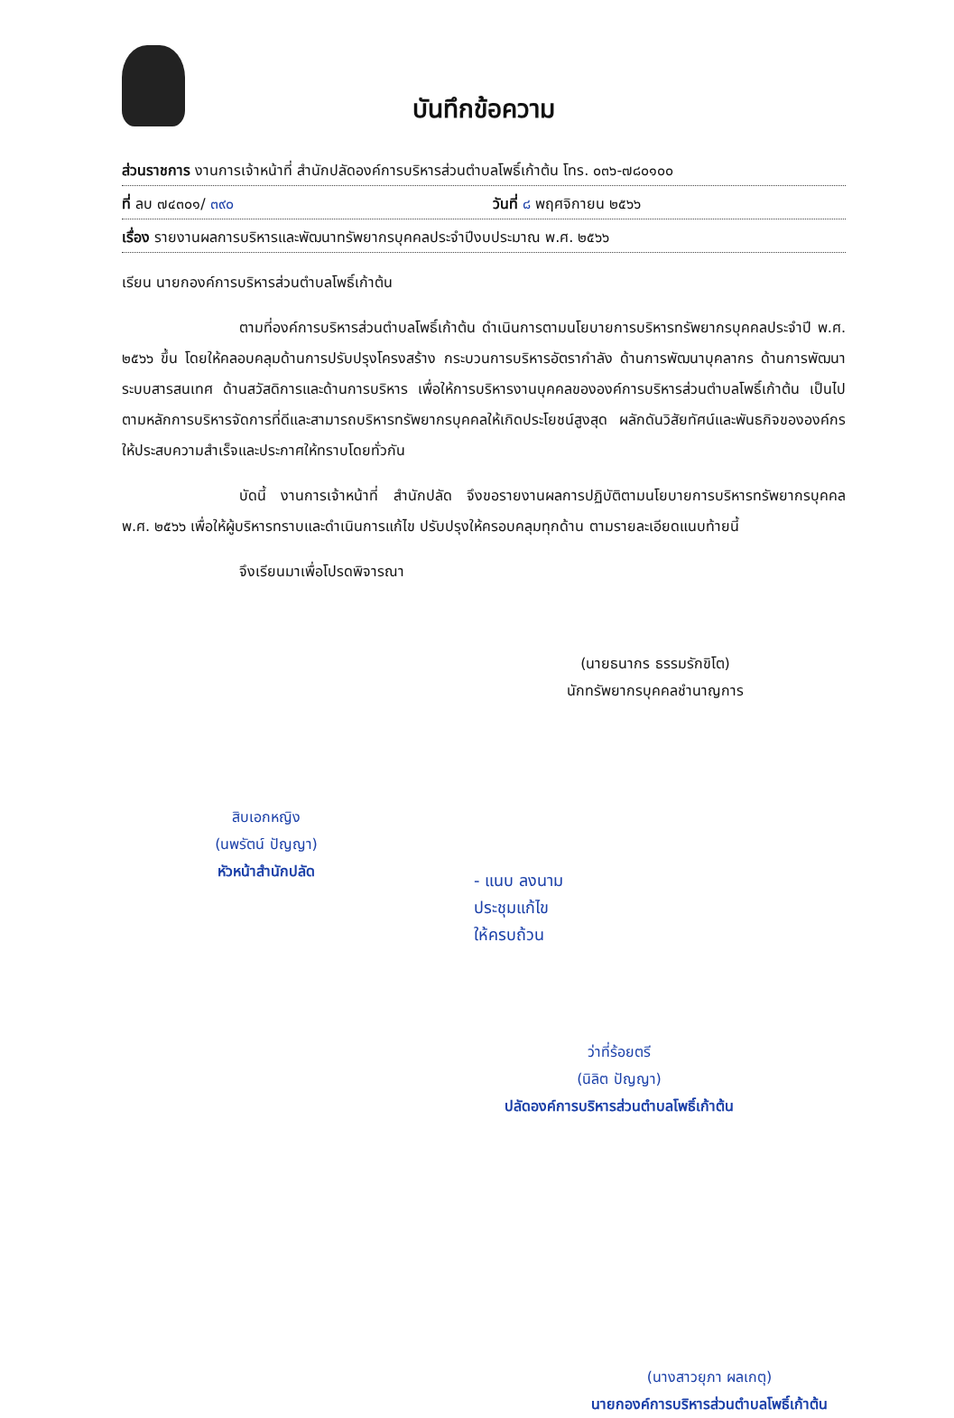บันทึกข้อความ
ส่วนราชการ งานการเจ้าหน้าที่ สำนักปลัดองค์การบริหารส่วนตำบลโพธิ์เก้าต้น โทร. ๐๓๖-๗๘๐๑๐๐
ที่ ลบ ๗๔๓๐๑/ ๓๙๐ วันที่ ๘ พฤศจิกายน ๒๕๖๖
เรื่อง รายงานผลการบริหารและพัฒนาทรัพยากรบุคคลประจำปีงบประมาณ พ.ศ. ๒๕๖๖
เรียน นายกองค์การบริหารส่วนตำบลโพธิ์เก้าต้น
ตามที่องค์การบริหารส่วนตำบลโพธิ์เก้าต้น ดำเนินการตามนโยบายการบริหารทรัพยากรบุคคลประจำปี พ.ศ. ๒๕๖๖ ขึ้น โดยให้คลอบคลุมด้านการปรับปรุงโครงสร้าง กระบวนการบริหารอัตรากำลัง ด้านการพัฒนาบุคลากร ด้านการพัฒนาระบบสารสนเทศ ด้านสวัสดิการและด้านการบริหาร เพื่อให้การบริหารงานบุคคลขององค์การบริหารส่วนตำบลโพธิ์เก้าต้น เป็นไปตามหลักการบริหารจัดการที่ดีและสามารถบริหารทรัพยากรบุคคลให้เกิดประโยชน์สูงสุด ผลักดันวิสัยทัศน์และพันธกิจขององค์กร ให้ประสบความสำเร็จและประกาศให้ทราบโดยทั่วกัน
บัดนี้ งานการเจ้าหน้าที่ สำนักปลัด จึงขอรายงานผลการปฏิบัติตามนโยบายการบริหารทรัพยากรบุคคล พ.ศ. ๒๕๖๖ เพื่อให้ผู้บริหารทราบและดำเนินการแก้ไข ปรับปรุงให้ครอบคลุมทุกด้าน ตามรายละเอียดแนบท้ายนี้
จึงเรียนมาเพื่อโปรดพิจารณา
(นายธนากร ธรรมรักขิโต)
นักทรัพยากรบุคคลชำนาญการ
สิบเอกหญิง
(นพรัตน์ ปัญญา)
หัวหน้าสำนักปลัด
- แนบ ลงนาม
ประชุมแก้ไข
ให้ครบถ้วน
ว่าที่ร้อยตรี
(นิลิต ปัญญา)
ปลัดองค์การบริหารส่วนตำบลโพธิ์เก้าต้น
(นางสาวยุภา ผลเกตุ)
นายกองค์การบริหารส่วนตำบลโพธิ์เก้าต้น